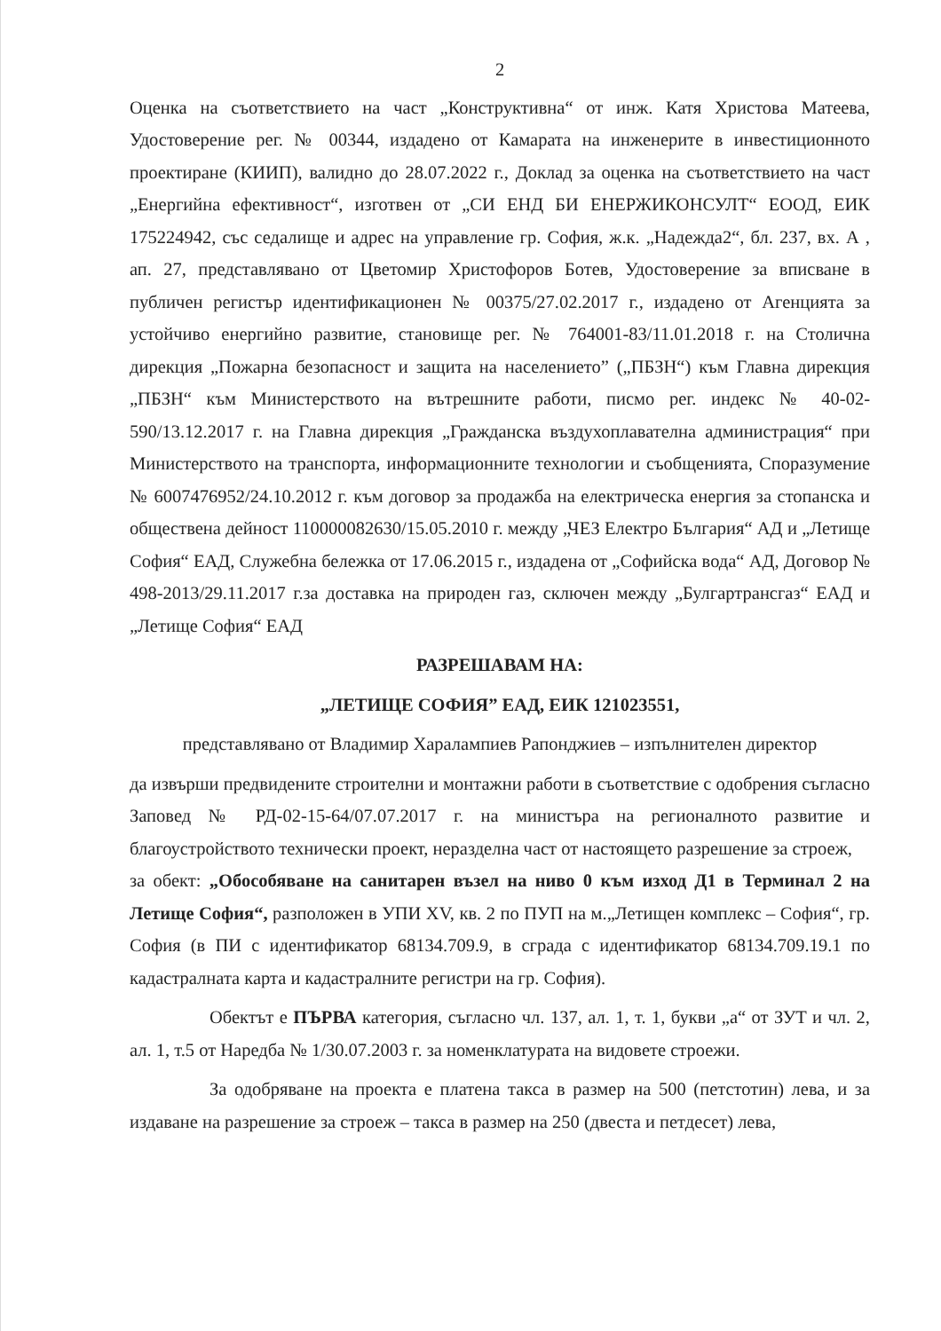2
Оценка на съответствието на част „Конструктивна“ от инж. Катя Христова Матеева, Удостоверение рег. № 00344, издадено от Камарата на инженерите в инвестиционното проектиране (КИИП), валидно до 28.07.2022 г., Доклад за оценка на съответствието на част „Енергийна ефективност“, изготвен от „СИ ЕНД БИ ЕНЕРЖИКОНСУЛТ“ ЕООД, ЕИК 175224942, със седалище и адрес на управление гр. София, ж.к. „Надежда2“, бл. 237, вх. А , ап. 27, представлявано от Цветомир Христофоров Ботев, Удостоверение за вписване в публичен регистър идентификационен № 00375/27.02.2017 г., издадено от Агенцията за устойчиво енергийно развитие, становище рег. № 764001-83/11.01.2018 г. на Столична дирекция „Пожарна безопасност и защита на населението” („ПБЗН“) към Главна дирекция „ПБЗН“ към Министерството на вътрешните работи, писмо рег. индекс № 40-02-590/13.12.2017 г. на Главна дирекция „Гражданска въздухоплавателна администрация“ при Министерството на транспорта, информационните технологии и съобщенията, Споразумение № 6007476952/24.10.2012 г. към договор за продажба на електрическа енергия за стопанска и обществена дейност 110000082630/15.05.2010 г. между „ЧЕЗ Електро България“ АД и „Летище София“ ЕАД, Служебна бележка от 17.06.2015 г., издадена от „Софийска вода“ АД, Договор № 498-2013/29.11.2017 г.за доставка на природен газ, сключен между „Булгартрансгаз“ ЕАД и „Летище София“ ЕАД
РАЗРЕШАВАМ НА:
„ЛЕТИЩЕ СОФИЯ” ЕАД, ЕИК 121023551,
представлявано от Владимир Харалампиев Рапонджиев – изпълнителен директор
да извърши предвидените строителни и монтажни работи в съответствие с одобрения съгласно Заповед № РД-02-15-64/07.07.2017 г. на министъра на регионалното развитие и благоустройството технически проект, неразделна част от настоящето разрешение за строеж,
за обект: „Обособяване на санитарен възел на ниво 0 към изход Д1 в Терминал 2 на Летище София“, разположен в УПИ XV, кв. 2 по ПУП на м.„Летищен комплекс – София“, гр. София (в ПИ с идентификатор 68134.709.9, в сграда с идентификатор 68134.709.19.1 по кадастралната карта и кадастралните регистри на гр. София).
Обектът е ПЪРВА категория, съгласно чл. 137, ал. 1, т. 1, букви „а“ от ЗУТ и чл. 2, ал. 1, т.5 от Наредба № 1/30.07.2003 г. за номенклатурата на видовете строежи.
За одобряване на проекта е платена такса в размер на 500 (петстотин) лева, и за издаване на разрешение за строеж – такса в размер на 250 (двеста и петдесет) лева,